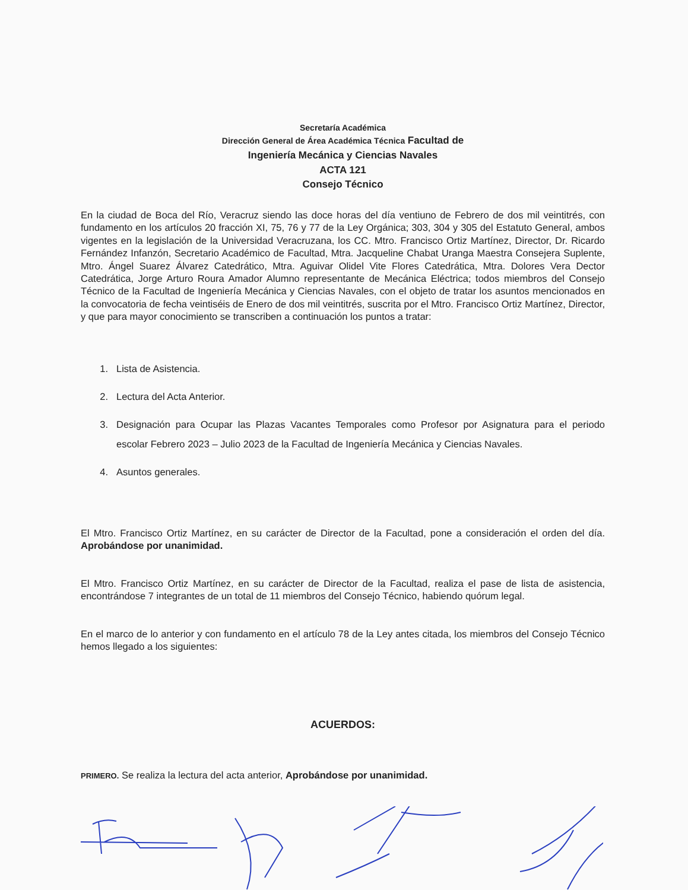Secretaría Académica
Dirección General de Área Académica Técnica Facultad de
Ingeniería Mecánica y Ciencias Navales
ACTA 121
Consejo Técnico
En la ciudad de Boca del Río, Veracruz siendo las doce horas del día ventiuno de Febrero de dos mil veintitrés, con fundamento en los artículos 20 fracción XI, 75, 76 y 77 de la Ley Orgánica; 303, 304 y 305 del Estatuto General, ambos vigentes en la legislación de la Universidad Veracruzana, los CC. Mtro. Francisco Ortiz Martínez, Director, Dr. Ricardo Fernández Infanzón, Secretario Académico de Facultad, Mtra. Jacqueline Chabat Uranga Maestra Consejera Suplente, Mtro. Ángel Suarez Álvarez Catedrático, Mtra. Aguivar Olidel Vite Flores Catedrática, Mtra. Dolores Vera Dector Catedrática, Jorge Arturo Roura Amador Alumno representante de Mecánica Eléctrica; todos miembros del Consejo Técnico de la Facultad de Ingeniería Mecánica y Ciencias Navales, con el objeto de tratar los asuntos mencionados en la convocatoria de fecha veintiséis de Enero de dos mil veintitrés, suscrita por el Mtro. Francisco Ortiz Martínez, Director, y que para mayor conocimiento se transcriben a continuación los puntos a tratar:
1. Lista de Asistencia.
2. Lectura del Acta Anterior.
3. Designación para Ocupar las Plazas Vacantes Temporales como Profesor por Asignatura para el periodo escolar Febrero 2023 – Julio 2023 de la Facultad de Ingeniería Mecánica y Ciencias Navales.
4. Asuntos generales.
El Mtro. Francisco Ortiz Martínez, en su carácter de Director de la Facultad, pone a consideración el orden del día. Aprobándose por unanimidad.
El Mtro. Francisco Ortiz Martínez, en su carácter de Director de la Facultad, realiza el pase de lista de asistencia, encontrándose 7 integrantes de un total de 11 miembros del Consejo Técnico, habiendo quórum legal.
En el marco de lo anterior y con fundamento en el artículo 78 de la Ley antes citada, los miembros del Consejo Técnico hemos llegado a los siguientes:
ACUERDOS:
PRIMERO. Se realiza la lectura del acta anterior, Aprobándose por unanimidad.